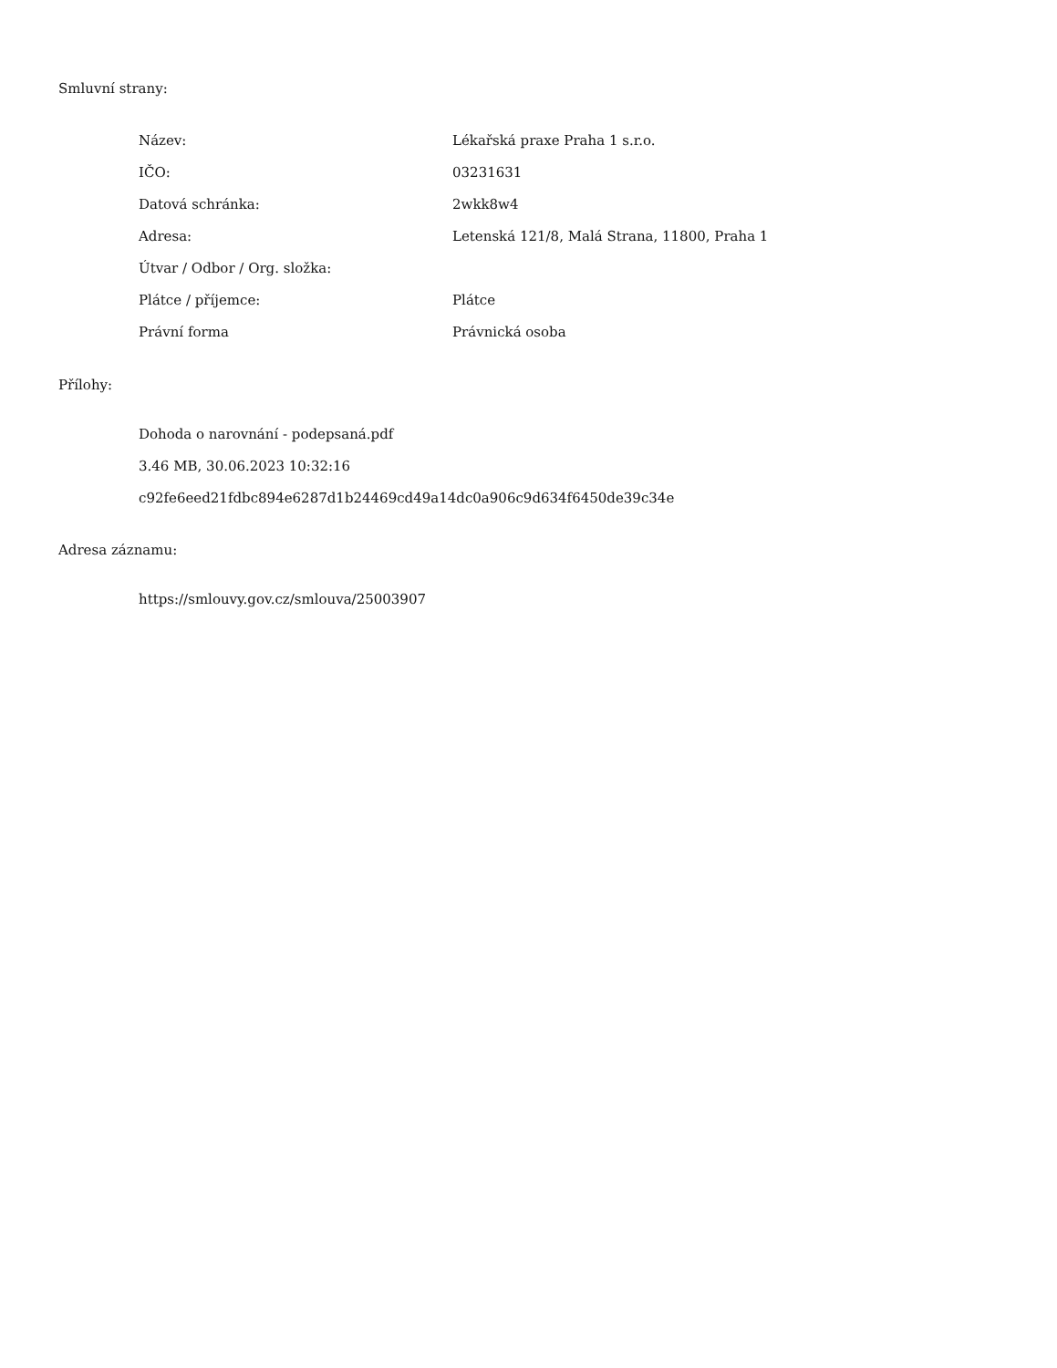Smluvní strany:
| Název: | Lékařská praxe Praha 1 s.r.o. |
| IČO: | 03231631 |
| Datová schránka: | 2wkk8w4 |
| Adresa: | Letenská 121/8, Malá Strana, 11800, Praha 1 |
| Útvar / Odbor / Org. složka: | |
| Plátce / příjemce: | Plátce |
| Právní forma | Právnická osoba |
Přílohy:
Dohoda o narovnání - podepsaná.pdf
3.46 MB, 30.06.2023 10:32:16
c92fe6eed21fdbc894e6287d1b24469cd49a14dc0a906c9d634f6450de39c34e
Adresa záznamu:
https://smlouvy.gov.cz/smlouva/25003907